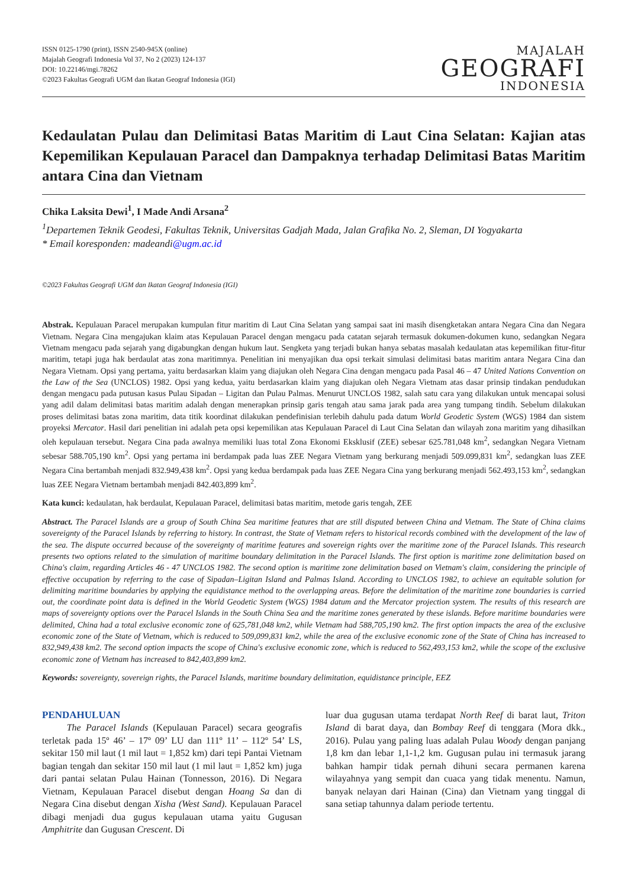ISSN 0125-1790 (print), ISSN 2540-945X (online)
Majalah Geografi Indonesia Vol 37, No 2 (2023) 124-137
DOI: 10.22146/mgi.78262
©2023 Fakultas Geografi UGM dan Ikatan Geograf Indonesia (IGI)
MAJALAH
GEOGRAFI
INDONESIA
Kedaulatan Pulau dan Delimitasi Batas Maritim di Laut Cina Selatan: Kajian atas Kepemilikan Kepulauan Paracel dan Dampaknya terhadap Delimitasi Batas Maritim antara Cina dan Vietnam
Chika Laksita Dewi<sup>1</sup>, I Made Andi Arsana<sup>2</sup>
<sup>1</sup> Departemen Teknik Geodesi, Fakultas Teknik, Universitas Gadjah Mada, Jalan Grafika No. 2, Sleman, DI Yogyakarta
* Email koresponden: madeandi@ugm.ac.id
©2023 Fakultas Geografi UGM dan Ikatan Geograf Indonesia (IGI)
Abstrak. Kepulauan Paracel merupakan kumpulan fitur maritim di Laut Cina Selatan yang sampai saat ini masih disengketakan antara Negara Cina dan Negara Vietnam. Negara Cina mengajukan klaim atas Kepulauan Paracel dengan mengacu pada catatan sejarah termasuk dokumen-dokumen kuno, sedangkan Negara Vietnam mengacu pada sejarah yang digabungkan dengan hukum laut. Sengketa yang terjadi bukan hanya sebatas masalah kedaulatan atas kepemilikan fitur-fitur maritim, tetapi juga hak berdaulat atas zona maritimnya. Penelitian ini menyajikan dua opsi terkait simulasi delimitasi batas maritim antara Negara Cina dan Negara Vietnam. Opsi yang pertama, yaitu berdasarkan klaim yang diajukan oleh Negara Cina dengan mengacu pada Pasal 46 – 47 United Nations Convention on the Law of the Sea (UNCLOS) 1982. Opsi yang kedua, yaitu berdasarkan klaim yang diajukan oleh Negara Vietnam atas dasar prinsip tindakan pendudukan dengan mengacu pada putusan kasus Pulau Sipadan – Ligitan dan Pulau Palmas. Menurut UNCLOS 1982, salah satu cara yang dilakukan untuk mencapai solusi yang adil dalam delimitasi batas maritim adalah dengan menerapkan prinsip garis tengah atau sama jarak pada area yang tumpang tindih. Sebelum dilakukan proses delimitasi batas zona maritim, data titik koordinat dilakukan pendefinisian terlebih dahulu pada datum World Geodetic System (WGS) 1984 dan sistem proyeksi Mercator. Hasil dari penelitian ini adalah peta opsi kepemilikan atas Kepulauan Paracel di Laut Cina Selatan dan wilayah zona maritim yang dihasilkan oleh kepulauan tersebut. Negara Cina pada awalnya memiliki luas total Zona Ekonomi Eksklusif (ZEE) sebesar 625.781,048 km<sup>2</sup>, sedangkan Negara Vietnam sebesar 588.705,190 km<sup>2</sup>. Opsi yang pertama ini berdampak pada luas ZEE Negara Vietnam yang berkurang menjadi 509.099,831 km<sup>2</sup>, sedangkan luas ZEE Negara Cina bertambah menjadi 832.949,438 km<sup>2</sup>. Opsi yang kedua berdampak pada luas ZEE Negara Cina yang berkurang menjadi 562.493,153 km<sup>2</sup>, sedangkan luas ZEE Negara Vietnam bertambah menjadi 842.403,899 km<sup>2</sup>.
Kata kunci: kedaulatan, hak berdaulat, Kepulauan Paracel, delimitasi batas maritim, metode garis tengah, ZEE
Abstract. The Paracel Islands are a group of South China Sea maritime features that are still disputed between China and Vietnam. The State of China claims sovereignty of the Paracel Islands by referring to history. In contrast, the State of Vietnam refers to historical records combined with the development of the law of the sea. The dispute occurred because of the sovereignty of maritime features and sovereign rights over the maritime zone of the Paracel Islands. This research presents two options related to the simulation of maritime boundary delimitation in the Paracel Islands. The first option is maritime zone delimitation based on China's claim, regarding Articles 46 - 47 UNCLOS 1982. The second option is maritime zone delimitation based on Vietnam's claim, considering the principle of effective occupation by referring to the case of Sipadan–Ligitan Island and Palmas Island. According to UNCLOS 1982, to achieve an equitable solution for delimiting maritime boundaries by applying the equidistance method to the overlapping areas. Before the delimitation of the maritime zone boundaries is carried out, the coordinate point data is defined in the World Geodetic System (WGS) 1984 datum and the Mercator projection system. The results of this research are maps of sovereignty options over the Paracel Islands in the South China Sea and the maritime zones generated by these islands. Before maritime boundaries were delimited, China had a total exclusive economic zone of 625,781,048 km2, while Vietnam had 588,705,190 km2. The first option impacts the area of the exclusive economic zone of the State of Vietnam, which is reduced to 509,099,831 km2, while the area of the exclusive economic zone of the State of China has increased to 832,949,438 km2. The second option impacts the scope of China's exclusive economic zone, which is reduced to 562,493,153 km2, while the scope of the exclusive economic zone of Vietnam has increased to 842,403,899 km2.
Keywords: sovereignty, sovereign rights, the Paracel Islands, maritime boundary delimitation, equidistance principle, EEZ
PENDAHULUAN
The Paracel Islands (Kepulauan Paracel) secara geografis terletak pada 15º 46’ – 17º 09’ LU dan 111º 11’ – 112º 54’ LS, sekitar 150 mil laut (1 mil laut = 1,852 km) dari tepi Pantai Vietnam bagian tengah dan sekitar 150 mil laut (1 mil laut = 1,852 km) juga dari pantai selatan Pulau Hainan (Tonnesson, 2016). Di Negara Vietnam, Kepulauan Paracel disebut dengan Hoang Sa dan di Negara Cina disebut dengan Xisha (West Sand). Kepulauan Paracel dibagi menjadi dua gugus kepulauan utama yaitu Gugusan Amphitrite dan Gugusan Crescent. Di
luar dua gugusan utama terdapat North Reef di barat laut, Triton Island di barat daya, dan Bombay Reef di tenggara (Mora dkk., 2016). Pulau yang paling luas adalah Pulau Woody dengan panjang 1,8 km dan lebar 1,1-1,2 km. Gugusan pulau ini termasuk jarang bahkan hampir tidak pernah dihuni secara permanen karena wilayahnya yang sempit dan cuaca yang tidak menentu. Namun, banyak nelayan dari Hainan (Cina) dan Vietnam yang tinggal di sana setiap tahunnya dalam periode tertentu.